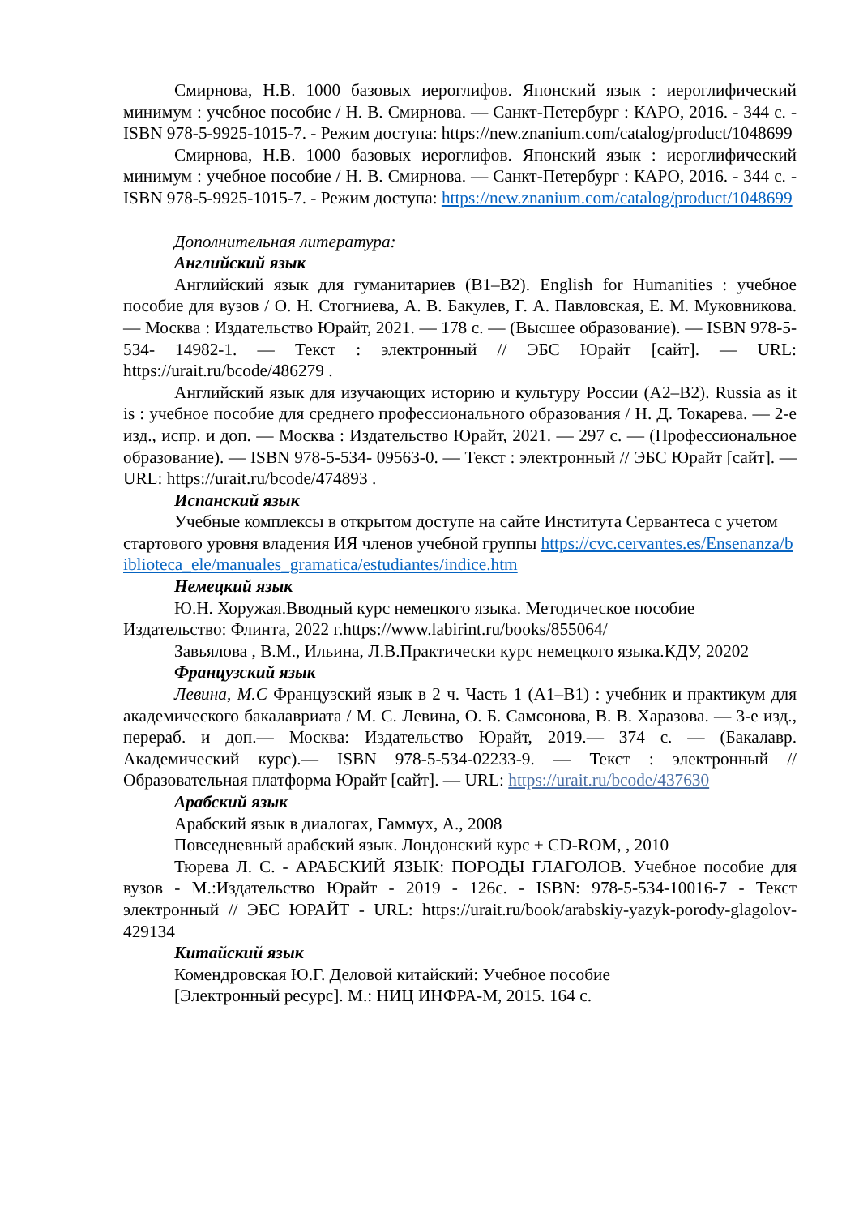Смирнова, Н.В. 1000 базовых иероглифов. Японский язык : иероглифический минимум : учебное пособие / Н. В. Смирнова. — Санкт-Петербург : КАРО, 2016. - 344 с. - ISBN 978-5-9925-1015-7. - Режим доступа: https://new.znanium.com/catalog/product/1048699
Смирнова, Н.В. 1000 базовых иероглифов. Японский язык : иероглифический минимум : учебное пособие / Н. В. Смирнова. — Санкт-Петербург : КАРО, 2016. - 344 с. - ISBN 978-5-9925-1015-7. - Режим доступа: https://new.znanium.com/catalog/product/1048699
Дополнительная литература:
Английский язык
Английский язык для гуманитариев (B1–B2). English for Humanities : учебное пособие для вузов / О. Н. Стогниева, А. В. Бакулев, Г. А. Павловская, Е. М. Муковникова. — Москва : Издательство Юрайт, 2021. — 178 с. — (Высшее образование). — ISBN 978-5-534- 14982-1. — Текст : электронный // ЭБС Юрайт [сайт]. — URL: https://urait.ru/bcode/486279 .
Английский язык для изучающих историю и культуру России (A2–B2). Russia as it is : учебное пособие для среднего профессионального образования / Н. Д. Токарева. — 2-е изд., испр. и доп. — Москва : Издательство Юрайт, 2021. — 297 с. — (Профессиональное образование). — ISBN 978-5-534- 09563-0. — Текст : электронный // ЭБС Юрайт [сайт]. — URL: https://urait.ru/bcode/474893 .
Испанский язык
Учебные комплексы в открытом доступе на сайте Института Сервантеса с учетом стартового уровня владения ИЯ членов учебной группы https://cvc.cervantes.es/Ensenanza/biblioteca_ele/manuales_gramatica/estudiantes/indice.htm
Немецкий язык
Ю.Н. Хоружая.Вводный курс немецкого языка. Методическое пособие Издательство: Флинта, 2022 г.https://www.labirint.ru/books/855064/
Завьялова , В.М., Ильина, Л.В.Практически курс немецкого языка.КДУ, 20202
Французский язык
Левина, М.С Французский язык в 2 ч. Часть 1 (A1–B1) : учебник и практикум для академического бакалавриата / М. С. Левина, О. Б. Самсонова, В. В. Харазова. — 3-е изд., перераб. и доп.— Москва: Издательство Юрайт, 2019.— 374 с. — (Бакалавр. Академический курс).— ISBN 978-5-534-02233-9. — Текст : электронный // Образовательная платформа Юрайт [сайт]. — URL: https://urait.ru/bcode/437630
Арабский язык
Арабский язык в диалогах, Гаммух, А., 2008
Повседневный арабский язык. Лондонский курс + CD-ROM, , 2010
Тюрева Л. С. - АРАБСКИЙ ЯЗЫК: ПОРОДЫ ГЛАГОЛОВ. Учебное пособие для вузов - М.:Издательство Юрайт - 2019 - 126с. - ISBN: 978-5-534-10016-7 - Текст электронный // ЭБС ЮРАЙТ - URL: https://urait.ru/book/arabskiy-yazyk-porody-glagolov-429134
Китайский язык
Комендровская Ю.Г. Деловой китайский: Учебное пособие
[Электронный ресурс]. М.: НИЦ ИНФРА-М, 2015. 164 с.